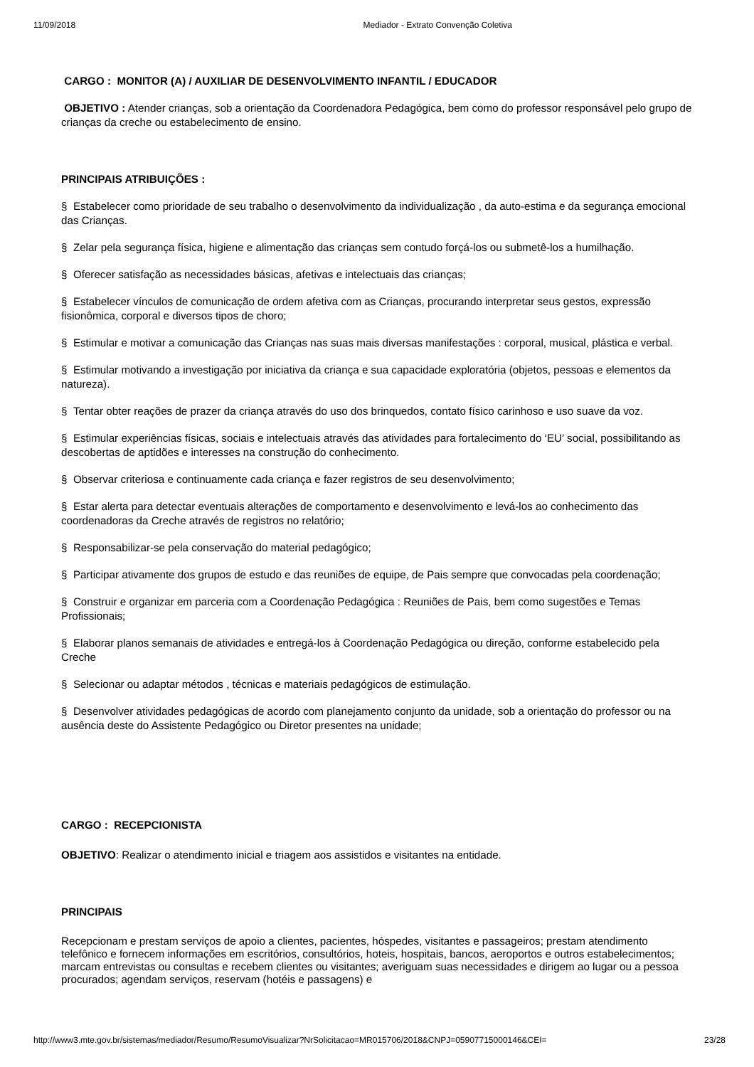11/09/2018 Mediador - Extrato Convenção Coletiva
CARGO : MONITOR (A) / AUXILIAR DE DESENVOLVIMENTO INFANTIL / EDUCADOR
OBJETIVO : Atender crianças, sob a orientação da Coordenadora Pedagógica, bem como do professor responsável pelo grupo de crianças da creche ou estabelecimento de ensino.
PRINCIPAIS ATRIBUIÇÕES :
§ Estabelecer como prioridade de seu trabalho o desenvolvimento da individualização , da auto-estima e da segurança emocional das Crianças.
§ Zelar pela segurança física, higiene e alimentação das crianças sem contudo forçá-los ou submetê-los a humilhação.
§ Oferecer satisfação as necessidades básicas, afetivas e intelectuais das crianças;
§ Estabelecer vínculos de comunicação de ordem afetiva com as Crianças, procurando interpretar seus gestos, expressão fisionômica, corporal e diversos tipos de choro;
§ Estimular e motivar a comunicação das Crianças nas suas mais diversas manifestações : corporal, musical, plástica e verbal.
§ Estimular motivando a investigação por iniciativa da criança e sua capacidade exploratória (objetos, pessoas e elementos da natureza).
§ Tentar obter reações de prazer da criança através do uso dos brinquedos, contato físico carinhoso e uso suave da voz.
§ Estimular experiências físicas, sociais e intelectuais através das atividades para fortalecimento do ‘EU’ social, possibilitando as descobertas de aptidões e interesses na construção do conhecimento.
§ Observar criteriosa e continuamente cada criança e fazer registros de seu desenvolvimento;
§ Estar alerta para detectar eventuais alterações de comportamento e desenvolvimento e levá-los ao conhecimento das coordenadoras da Creche através de registros no relatório;
§ Responsabilizar-se pela conservação do material pedagógico;
§ Participar ativamente dos grupos de estudo e das reuniões de equipe, de Pais sempre que convocadas pela coordenação;
§ Construir e organizar em parceria com a Coordenação Pedagógica : Reuniões de Pais, bem como sugestões e Temas Profissionais;
§ Elaborar planos semanais de atividades e entregá-los à Coordenação Pedagógica ou direção, conforme estabelecido pela Creche
§ Selecionar ou adaptar métodos , técnicas e materiais pedagógicos de estimulação.
§ Desenvolver atividades pedagógicas de acordo com planejamento conjunto da unidade, sob a orientação do professor ou na ausência deste do Assistente Pedagógico ou Diretor presentes na unidade;
CARGO : RECEPCIONISTA
OBJETIVO: Realizar o atendimento inicial e triagem aos assistidos e visitantes na entidade.
PRINCIPAIS
Recepcionam e prestam serviços de apoio a clientes, pacientes, hóspedes, visitantes e passageiros; prestam atendimento telefônico e fornecem informações em escritórios, consultórios, hoteis, hospitais, bancos, aeroportos e outros estabelecimentos; marcam entrevistas ou consultas e recebem clientes ou visitantes; averiguam suas necessidades e dirigem ao lugar ou a pessoa procurados; agendam serviços, reservam (hotéis e passagens) e
http://www3.mte.gov.br/sistemas/mediador/Resumo/ResumoVisualizar?NrSolicitacao=MR015706/2018&CNPJ=05907715000146&CEI= 23/28